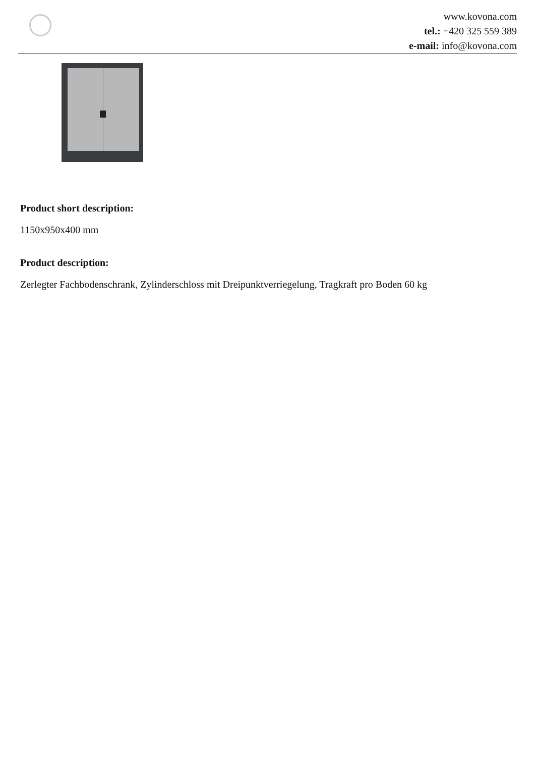www.kovona.com
tel.: +420 325 559 389
e-mail: info@kovona.com
Product short description:
1150x950x400 mm
Product description:
Zerlegter Fachbodenschrank, Zylinderschloss mit Dreipunktverriegelung, Tragkraft pro Boden 60 kg